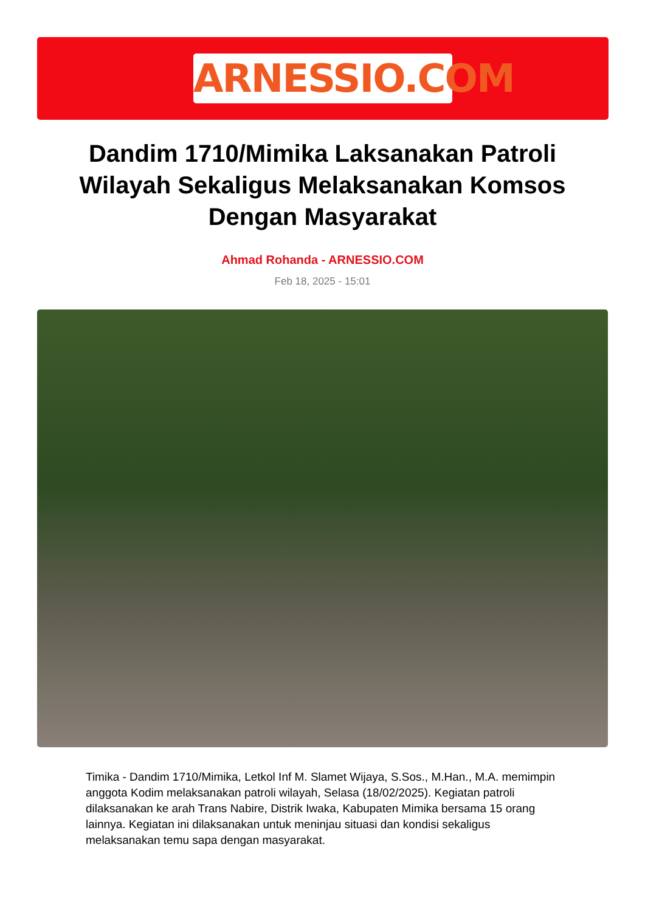ARNESSIO.COM
Dandim 1710/Mimika Laksanakan Patroli Wilayah Sekaligus Melaksanakan Komsos Dengan Masyarakat
Ahmad Rohanda - ARNESSIO.COM
Feb 18, 2025 - 15:01
Timika - Dandim 1710/Mimika, Letkol Inf M. Slamet Wijaya, S.Sos., M.Han., M.A. memimpin anggota Kodim melaksanakan patroli wilayah, Selasa (18/02/2025). Kegiatan patroli dilaksanakan ke arah Trans Nabire, Distrik Iwaka, Kabupaten Mimika bersama 15 orang lainnya. Kegiatan ini dilaksanakan untuk meninjau situasi dan kondisi sekaligus melaksanakan temu sapa dengan masyarakat.